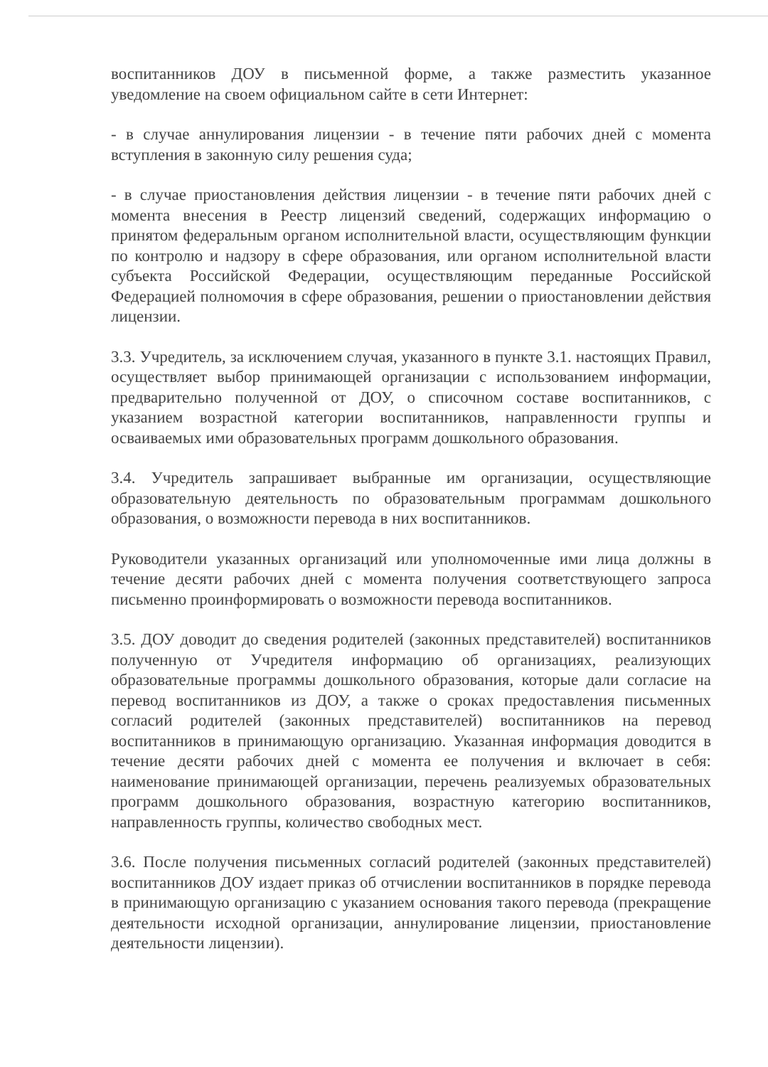воспитанников ДОУ в письменной форме, а также разместить указанное уведомление на своем официальном сайте в сети Интернет:
- в случае аннулирования лицензии - в течение пяти рабочих дней с момента вступления в законную силу решения суда;
- в случае приостановления действия лицензии - в течение пяти рабочих дней с момента внесения в Реестр лицензий сведений, содержащих информацию о принятом федеральным органом исполнительной власти, осуществляющим функции по контролю и надзору в сфере образования, или органом исполнительной власти субъекта Российской Федерации, осуществляющим переданные Российской Федерацией полномочия в сфере образования, решении о приостановлении действия лицензии.
3.3. Учредитель, за исключением случая, указанного в пункте 3.1. настоящих Правил, осуществляет выбор принимающей организации с использованием информации, предварительно полученной от ДОУ, о списочном составе воспитанников, с указанием возрастной категории воспитанников, направленности группы и осваиваемых ими образовательных программ дошкольного образования.
3.4. Учредитель запрашивает выбранные им организации, осуществляющие образовательную деятельность по образовательным программам дошкольного образования, о возможности перевода в них воспитанников.
Руководители указанных организаций или уполномоченные ими лица должны в течение десяти рабочих дней с момента получения соответствующего запроса письменно проинформировать о возможности перевода воспитанников.
3.5. ДОУ доводит до сведения родителей (законных представителей) воспитанников полученную от Учредителя информацию об организациях, реализующих образовательные программы дошкольного образования, которые дали согласие на перевод воспитанников из ДОУ, а также о сроках предоставления письменных согласий родителей (законных представителей) воспитанников на перевод воспитанников в принимающую организацию. Указанная информация доводится в течение десяти рабочих дней с момента ее получения и включает в себя: наименование принимающей организации, перечень реализуемых образовательных программ дошкольного образования, возрастную категорию воспитанников, направленность группы, количество свободных мест.
3.6. После получения письменных согласий родителей (законных представителей) воспитанников ДОУ издает приказ об отчислении воспитанников в порядке перевода в принимающую организацию с указанием основания такого перевода (прекращение деятельности исходной организации, аннулирование лицензии, приостановление деятельности лицензии).